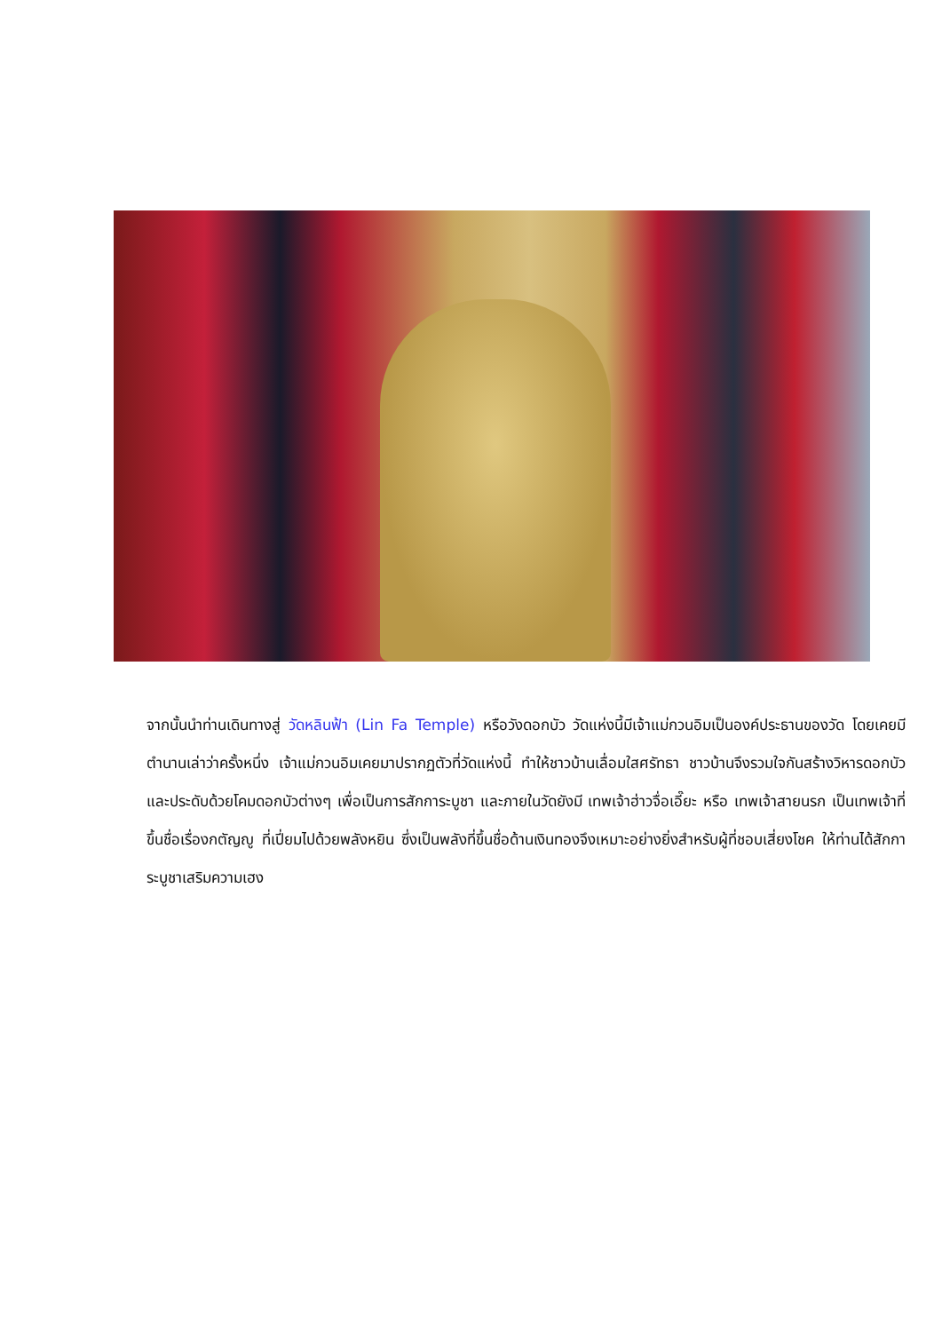จากนั้นนำท่านเดินทางสู่ วัดหลินฟ้า (Lin Fa Temple) หรือวังดอกบัว วัดแห่งนี้มีเจ้าแม่กวนอิมเป็นองค์ประธานของวัด โดยเคยมีตำนานเล่าว่าครั้งหนึ่ง เจ้าแม่กวนอิมเคยมาปรากฏตัวที่วัดแห่งนี้ ทำให้ชาวบ้านเลื่อมใสศรัทธา ชาวบ้านจึงรวมใจกันสร้างวิหารดอกบัว และประดับด้วยโคมดอกบัวต่างๆ เพื่อเป็นการสักการะบูชา และภายในวัดยังมี เทพเจ้าฮ่าวจื่อเอี๊ยะ หรือ เทพเจ้าสายนรก เป็นเทพเจ้าที่ขึ้นชื่อเรื่องกตัญญู ที่เปี่ยมไปด้วยพลังหยิน ซึ่งเป็นพลังที่ขึ้นชื่อด้านเงินทองจึงเหมาะอย่างยิ่งสำหรับผู้ที่ชอบเสี่ยงโชค ให้ท่านได้สักการะบูชาเสริมความเฮง